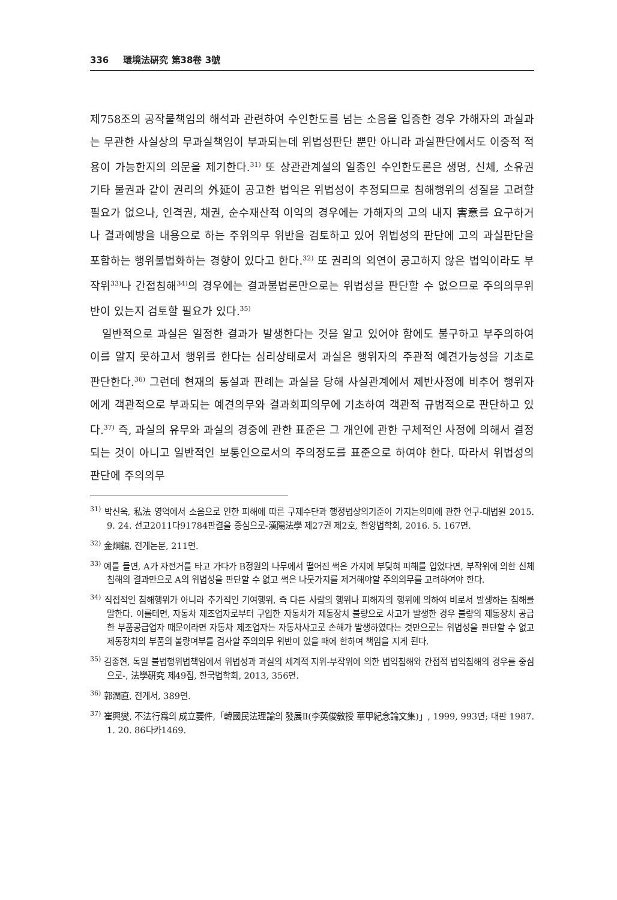336 環境法硏究 第38卷 3號
제758조의 공작물책임의 해석과 관련하여 수인한도를 넘는 소음을 입증한 경우 가해자의 과실과는 무관한 사실상의 무과실책임이 부과되는데 위법성판단 뿐만 아니라 과실판단에서도 이중적 적용이 가능한지의 의문을 제기한다.<sup>31)</sup> 또 상관관계설의 일종인 수인한도론은 생명, 신체, 소유권 기타 물권과 같이 권리의 外延이 공고한 법익은 위법성이 추정되므로 침해행위의 성질을 고려할 필요가 없으나, 인격권, 채권, 순수재산적 이익의 경우에는 가해자의 고의 내지 害意를 요구하거나 결과예방을 내용으로 하는 주위의무 위반을 검토하고 있어 위법성의 판단에 고의 과실판단을 포함하는 행위불법화하는 경향이 있다고 한다.<sup>32)</sup> 또 권리의 외연이 공고하지 않은 법익이라도 부작위<sup>33)</sup>나 간접침해<sup>34)</sup>의 경우에는 결과불법론만으로는 위법성을 판단할 수 없으므로 주의의무위반이 있는지 검토할 필요가 있다.<sup>35)</sup>
일반적으로 과실은 일정한 결과가 발생한다는 것을 알고 있어야 함에도 불구하고 부주의하여 이를 알지 못하고서 행위를 한다는 심리상태로서 과실은 행위자의 주관적 예견가능성을 기초로 판단한다.<sup>36)</sup> 그런데 현재의 통설과 판례는 과실을 당해 사실관계에서 제반사정에 비추어 행위자에게 객관적으로 부과되는 예견의무와 결과회피의무에 기초하여 객관적 규범적으로 판단하고 있다.<sup>37)</sup> 즉, 과실의 유무와 과실의 경중에 관한 표준은 그 개인에 관한 구체적인 사정에 의해서 결정되는 것이 아니고 일반적인 보통인으로서의 주의정도를 표준으로 하여야 한다. 따라서 위법성의 판단에 주의의무
<sup>31)</sup> 박신욱, 私法 영역에서 소음으로 인한 피해에 따른 구제수단과 행정법상의기준이 가지는의미에 관한 연구-대법원 2015. 9. 24. 선고2011다91784판결을 중심으로-漢陽法學 제27권 제2호, 한양법학회, 2016. 5. 167면.
<sup>32)</sup> 金炯錫, 전게논문, 211면.
<sup>33)</sup> 예를 들면, A가 자전거를 타고 가다가 B정원의 나무에서 떨어진 썩은 가지에 부딪혀 피해를 입었다면, 부작위에 의한 신체침해의 결과만으로 A의 위법성을 판단할 수 없고 썩은 나뭇가지를 제거해야할 주의의무를 고려하여야 한다.
<sup>34)</sup> 직접적인 침해행위가 아니라 추가적인 기여행위, 즉 다른 사람의 행위나 피해자의 행위에 의하여 비로서 발생하는 침해를 말한다. 이를테면, 자동차 제조업자로부터 구입한 자동차가 제동장치 불량으로 사고가 발생한 경우 불량의 제동장치 공급한 부품공급업자 때문이라면 자동차 제조업자는 자동차사고로 손해가 발생하였다는 것만으로는 위법성을 판단할 수 없고 제동장치의 부품의 불량여부를 검사할 주의의무 위반이 있을 때에 한하여 책임을 지게 된다.
<sup>35)</sup> 김종현, 독일 불법행위법책임에서 위법성과 과실의 체계적 지위-부작위에 의한 법익침해와 간접적 법익침해의 경우를 중심으로-, 法學硏究 제49집, 한국법학회, 2013, 356면.
<sup>36)</sup> 郭潤直, 전게서, 389면.
<sup>37)</sup> 崔興燮, 不法行爲의 成立要件,「韓國民法理論의 發展Ⅱ(李英俊敎授 華甲紀念論文集)」, 1999, 993면; 대판 1987. 1. 20. 86다카1469.